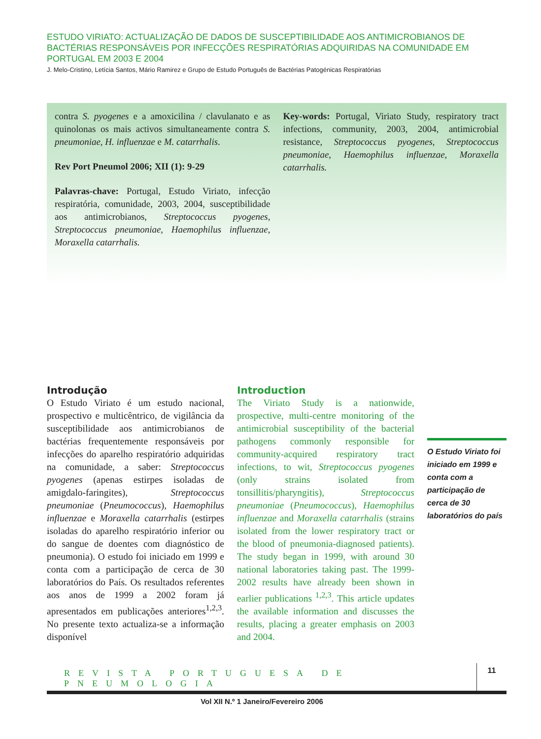ESTUDO VIRIATO: ACTUALIZAÇÃO DE DADOS DE SUSCEPTIBILIDADE AOS ANTIMICROBIANOS DE BACTÉRIAS RESPONSÁVEIS POR INFECÇÕES RESPIRATÓRIAS ADQUIRIDAS NA COMUNIDADE EM PORTUGAL EM 2003 E 2004
J. Melo-Cristino, Letícia Santos, Mário Ramirez e Grupo de Estudo Português de Bactérias Patogénicas Respiratórias
contra S. pyogenes e a amoxicilina / clavulanato e as quinolonas os mais activos simultaneamente contra S. pneumoniae, H. influenzae e M. catarrhalis.
Rev Port Pneumol 2006; XII (1): 9-29
Palavras-chave: Portugal, Estudo Viriato, infecção respiratória, comunidade, 2003, 2004, susceptibilidade aos antimicrobianos, Streptococcus pyogenes, Streptococcus pneumoniae, Haemophilus influenzae, Moraxella catarrhalis.
Key-words: Portugal, Viriato Study, respiratory tract infections, community, 2003, 2004, antimicrobial resistance, Streptococcus pyogenes, Streptococcus pneumoniae, Haemophilus influenzae, Moraxella catarrhalis.
Introdução
O Estudo Viriato é um estudo nacional, prospectivo e multicêntrico, de vigilância da susceptibilidade aos antimicrobianos de bactérias frequentemente responsáveis por infecções do aparelho respiratório adquiridas na comunidade, a saber: Streptococcus pyogenes (apenas estirpes isoladas de amigdalo-faringites), Streptococcus pneumoniae (Pneumococcus), Haemophilus influenzae e Moraxella catarrhalis (estirpes isoladas do aparelho respiratório inferior ou do sangue de doentes com diagnóstico de pneumonia). O estudo foi iniciado em 1999 e conta com a participação de cerca de 30 laboratórios do País. Os resultados referentes aos anos de 1999 a 2002 foram já apresentados em publicações anteriores<sup>1,2,3</sup>. No presente texto actualiza-se a informação disponível
Introduction
The Viriato Study is a nationwide, prospective, multi-centre monitoring of the antimicrobial susceptibility of the bacterial pathogens commonly responsible for community-acquired respiratory tract infections, to wit, Streptococcus pyogenes (only strains isolated from tonsillitis/pharyngitis), Streptococcus pneumoniae (Pneumococcus), Haemophilus influenzae and Moraxella catarrhalis (strains isolated from the lower respiratory tract or the blood of pneumonia-diagnosed patients). The study began in 1999, with around 30 national laboratories taking past. The 1999-2002 results have already been shown in earlier publications <sup>1,2,3</sup>. This article updates the available information and discusses the results, placing a greater emphasis on 2003 and 2004.
O Estudo Viriato foi iniciado em 1999 e conta com a participação de cerca de 30 laboratórios do país
REVISTA PORTUGUESA DE PNEUMOLOGIA
11
Vol XII N.º 1 Janeiro/Fevereiro 2006